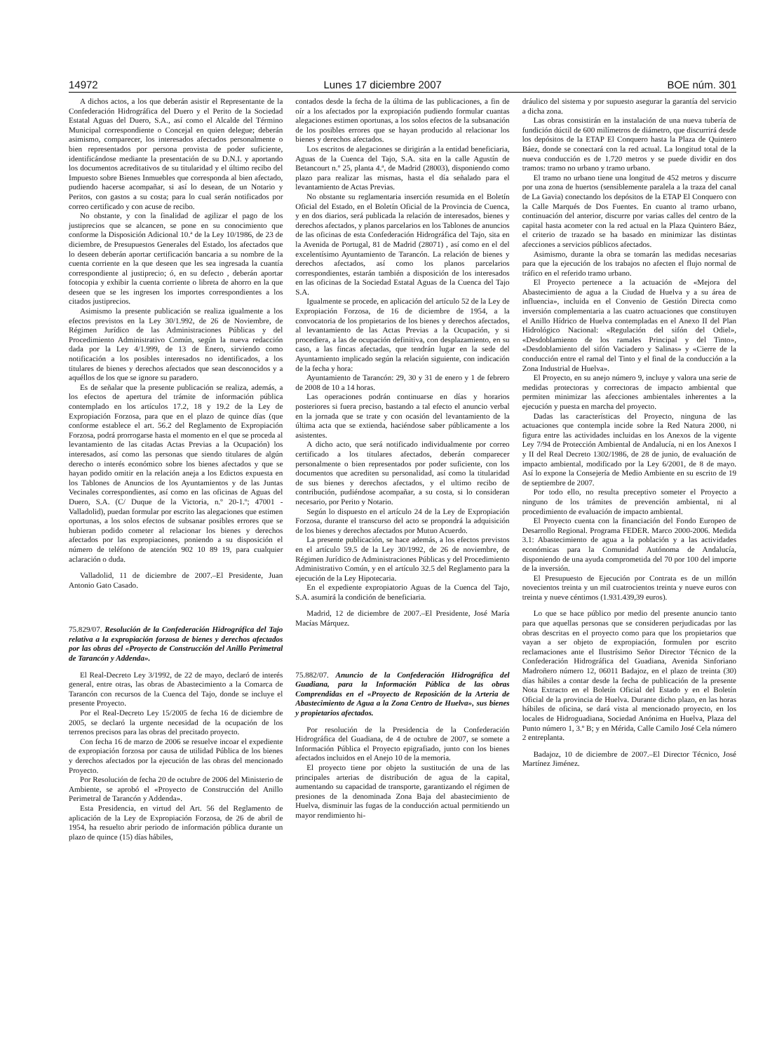14972 Lunes 17 diciembre 2007 BOE núm. 301
A dichos actos, a los que deberán asistir el Representante de la Confederación Hidrográfica del Duero y el Perito de la Sociedad Estatal Aguas del Duero, S.A., así como el Alcalde del Término Municipal correspondiente o Concejal en quien delegue; deberán asimismo, comparecer, los interesados afectados personalmente o bien representados por persona provista de poder suficiente, identificándose mediante la presentación de su D.N.I. y aportando los documentos acreditativos de su titularidad y el último recibo del Impuesto sobre Bienes Inmuebles que corresponda al bien afectado, pudiendo hacerse acompañar, si así lo desean, de un Notario y Peritos, con gastos a su costa; para lo cual serán notificados por correo certificado y con acuse de recibo.
No obstante, y con la finalidad de agilizar el pago de los justiprecios que se alcancen, se pone en su conocimiento que conforme la Disposición Adicional 10.ª de la Ley 10/1986, de 23 de diciembre, de Presupuestos Generales del Estado, los afectados que lo deseen deberán aportar certificación bancaria a su nombre de la cuenta corriente en la que deseen que les sea ingresada la cuantía correspondiente al justiprecio; ó, en su defecto , deberán aportar fotocopia y exhibir la cuenta corriente o libreta de ahorro en la que deseen que se les ingresen los importes correspondientes a los citados justiprecios.
Asimismo la presente publicación se realiza igualmente a los efectos previstos en la Ley 30/1.992, de 26 de Noviembre, de Régimen Jurídico de las Administraciones Públicas y del Procedimiento Administrativo Común, según la nueva redacción dada por la Ley 4/1.999, de 13 de Enero, sirviendo como notificación a los posibles interesados no identificados, a los titulares de bienes y derechos afectados que sean desconocidos y a aquéllos de los que se ignore su paradero.
Es de señalar que la presente publicación se realiza, además, a los efectos de apertura del trámite de información pública contemplado en los artículos 17.2, 18 y 19.2 de la Ley de Expropiación Forzosa, para que en el plazo de quince días (que conforme establece el art. 56.2 del Reglamento de Expropiación Forzosa, podrá prorrogarse hasta el momento en el que se proceda al levantamiento de las citadas Actas Previas a la Ocupación) los interesados, así como las personas que siendo titulares de algún derecho o interés económico sobre los bienes afectados y que se hayan podido omitir en la relación aneja a los Edictos expuesta en los Tablones de Anuncios de los Ayuntamientos y de las Juntas Vecinales correspondientes, así como en las oficinas de Aguas del Duero, S.A. (C/ Duque de la Victoria, n.º 20-1.º; 47001 - Valladolid), puedan formular por escrito las alegaciones que estimen oportunas, a los solos efectos de subsanar posibles errores que se hubieran podido cometer al relacionar los bienes y derechos afectados por las expropiaciones, poniendo a su disposición el número de teléfono de atención 902 10 89 19, para cualquier aclaración o duda.
Valladolid, 11 de diciembre de 2007.–El Presidente, Juan Antonio Gato Casado.
75.829/07. Resolución de la Confederación Hidrográfica del Tajo relativa a la expropiación forzosa de bienes y derechos afectados por las obras del «Proyecto de Construcción del Anillo Perimetral de Tarancón y Addenda».
El Real-Decreto Ley 3/1992, de 22 de mayo, declaró de interés general, entre otras, las obras de Abastecimiento a la Comarca de Tarancón con recursos de la Cuenca del Tajo, donde se incluye el presente Proyecto.
Por el Real-Decreto Ley 15/2005 de fecha 16 de diciembre de 2005, se declaró la urgente necesidad de la ocupación de los terrenos precisos para las obras del precitado proyecto.
Con fecha 16 de marzo de 2006 se resuelve incoar el expediente de expropiación forzosa por causa de utilidad Pública de los bienes y derechos afectados por la ejecución de las obras del mencionado Proyecto.
Por Resolución de fecha 20 de octubre de 2006 del Ministerio de Ambiente, se aprobó el «Proyecto de Construcción del Anillo Perimetral de Tarancón y Addenda».
Esta Presidencia, en virtud del Art. 56 del Reglamento de aplicación de la Ley de Expropiación Forzosa, de 26 de abril de 1954, ha resuelto abrir periodo de información pública durante un plazo de quince (15) días hábiles,
contados desde la fecha de la última de las publicaciones, a fin de oír a los afectados por la expropiación pudiendo formular cuantas alegaciones estimen oportunas, a los solos efectos de la subsanación de los posibles errores que se hayan producido al relacionar los bienes y derechos afectados.
Los escritos de alegaciones se dirigirán a la entidad beneficiaria, Aguas de la Cuenca del Tajo, S.A. sita en la calle Agustín de Betancourt n.º 25, planta 4.ª, de Madrid (28003), disponiendo como plazo para realizar las mismas, hasta el día señalado para el levantamiento de Actas Previas.
No obstante su reglamentaria inserción resumida en el Boletín Oficial del Estado, en el Boletín Oficial de la Provincia de Cuenca, y en dos diarios, será publicada la relación de interesados, bienes y derechos afectados, y planos parcelarios en los Tablones de anuncios de las oficinas de esta Confederación Hidrográfica del Tajo, sita en la Avenida de Portugal, 81 de Madrid (28071) , así como en el del excelentísimo Ayuntamiento de Tarancón. La relación de bienes y derechos afectados, así como los planos parcelarios correspondientes, estarán también a disposición de los interesados en las oficinas de la Sociedad Estatal Aguas de la Cuenca del Tajo S.A.
Igualmente se procede, en aplicación del artículo 52 de la Ley de Expropiación Forzosa, de 16 de diciembre de 1954, a la convocatoria de los propietarios de los bienes y derechos afectados, al levantamiento de las Actas Previas a la Ocupación, y si procediera, a las de ocupación definitiva, con desplazamiento, en su caso, a las fincas afectadas, que tendrán lugar en la sede del Ayuntamiento implicado según la relación siguiente, con indicación de la fecha y hora:
Ayuntamiento de Tarancón: 29, 30 y 31 de enero y 1 de febrero de 2008 de 10 a 14 horas.
Las operaciones podrán continuarse en días y horarios posteriores si fuera preciso, bastando a tal efecto el anuncio verbal en la jornada que se trate y con ocasión del levantamiento de la última acta que se extienda, haciéndose saber públicamente a los asistentes.
A dicho acto, que será notificado individualmente por correo certificado a los titulares afectados, deberán comparecer personalmente o bien representados por poder suficiente, con los documentos que acrediten su personalidad, así como la titularidad de sus bienes y derechos afectados, y el ultimo recibo de contribución, pudiéndose acompañar, a su costa, si lo consideran necesario, por Perito y Notario.
Según lo dispuesto en el artículo 24 de la Ley de Expropiación Forzosa, durante el transcurso del acto se propondrá la adquisición de los bienes y derechos afectados por Mutuo Acuerdo.
La presente publicación, se hace además, a los efectos previstos en el artículo 59.5 de la Ley 30/1992, de 26 de noviembre, de Régimen Jurídico de Administraciones Públicas y del Procedimiento Administrativo Común, y en el artículo 32.5 del Reglamento para la ejecución de la Ley Hipotecaria.
En el expediente expropiatorio Aguas de la Cuenca del Tajo, S.A. asumirá la condición de beneficiaria.
Madrid, 12 de diciembre de 2007.–El Presidente, José María Macías Márquez.
75.882/07. Anuncio de la Confederación Hidrográfica del Guadiana, para la Información Pública de las obras Comprendidas en el «Proyecto de Reposición de la Arteria de Abastecimiento de Agua a la Zona Centro de Huelva», sus bienes y propietarios afectados.
Por resolución de la Presidencia de la Confederación Hidrográfica del Guadiana, de 4 de octubre de 2007, se somete a Información Pública el Proyecto epigrafiado, junto con los bienes afectados incluidos en el Anejo 10 de la memoria.
El proyecto tiene por objeto la sustitución de una de las principales arterias de distribución de agua de la capital, aumentando su capacidad de transporte, garantizando el régimen de presiones de la denominada Zona Baja del abastecimiento de Huelva, disminuir las fugas de la conducción actual permitiendo un mayor rendimiento hi-
dráulico del sistema y por supuesto asegurar la garantía del servicio a dicha zona.
Las obras consistirán en la instalación de una nueva tubería de fundición dúctil de 600 milímetros de diámetro, que discurrirá desde los depósitos de la ETAP El Conquero hasta la Plaza de Quintero Báez, donde se conectará con la red actual. La longitud total de la nueva conducción es de 1.720 metros y se puede dividir en dos tramos: tramo no urbano y tramo urbano.
El tramo no urbano tiene una longitud de 452 metros y discurre por una zona de huertos (sensiblemente paralela a la traza del canal de La Gavia) conectando los depósitos de la ETAP El Conquero con la Calle Marqués de Dos Fuentes. En cuanto al tramo urbano, continuación del anterior, discurre por varias calles del centro de la capital hasta acometer con la red actual en la Plaza Quintero Báez, el criterio de trazado se ha basado en minimizar las distintas afecciones a servicios públicos afectados.
Asimismo, durante la obra se tomarán las medidas necesarias para que la ejecución de los trabajos no afecten el flujo normal de tráfico en el referido tramo urbano.
El Proyecto pertenece a la actuación de «Mejora del Abastecimiento de agua a la Ciudad de Huelva y a su área de influencia», incluida en el Convenio de Gestión Directa como inversión complementaria a las cuatro actuaciones que constituyen el Anillo Hídrico de Huelva contempladas en el Anexo II del Plan Hidrológico Nacional: «Regulación del sifón del Odiel», «Desdoblamiento de los ramales Principal y del Tinto», «Desdoblamiento del sifón Vaciadero y Salinas» y «Cierre de la conducción entre el ramal del Tinto y el final de la conducción a la Zona Industrial de Huelva».
El Proyecto, en su anejo número 9, incluye y valora una serie de medidas protectoras y correctoras de impacto ambiental que permiten minimizar las afecciones ambientales inherentes a la ejecución y puesta en marcha del proyecto.
Dadas las características del Proyecto, ninguna de las actuaciones que contempla incide sobre la Red Natura 2000, ni figura entre las actividades incluidas en los Anexos de la vigente Ley 7/94 de Protección Ambiental de Andalucía, ni en los Anexos I y II del Real Decreto 1302/1986, de 28 de junio, de evaluación de impacto ambiental, modificado por la Ley 6/2001, de 8 de mayo. Así lo expone la Consejería de Medio Ambiente en su escrito de 19 de septiembre de 2007.
Por todo ello, no resulta preceptivo someter el Proyecto a ninguno de los trámites de prevención ambiental, ni al procedimiento de evaluación de impacto ambiental.
El Proyecto cuenta con la financiación del Fondo Europeo de Desarrollo Regional. Programa FEDER. Marco 2000-2006. Medida 3.1: Abastecimiento de agua a la población y a las actividades económicas para la Comunidad Autónoma de Andalucía, disponiendo de una ayuda comprometida del 70 por 100 del importe de la inversión.
El Presupuesto de Ejecución por Contrata es de un millón novecientos treinta y un mil cuatrocientos treinta y nueve euros con treinta y nueve céntimos (1.931.439,39 euros).
Lo que se hace público por medio del presente anuncio tanto para que aquellas personas que se consideren perjudicadas por las obras descritas en el proyecto como para que los propietarios que vayan a ser objeto de expropiación, formulen por escrito reclamaciones ante el Ilustrísimo Señor Director Técnico de la Confederación Hidrográfica del Guadiana, Avenida Sinforiano Madroñero número 12, 06011 Badajoz, en el plazo de treinta (30) días hábiles a contar desde la fecha de publicación de la presente Nota Extracto en el Boletín Oficial del Estado y en el Boletín Oficial de la provincia de Huelva. Durante dicho plazo, en las horas hábiles de oficina, se dará vista al mencionado proyecto, en los locales de Hidroguadiana, Sociedad Anónima en Huelva, Plaza del Punto número 1, 3.º B; y en Mérida, Calle Camilo José Cela número 2 entreplanta.
Badajoz, 10 de diciembre de 2007.–El Director Técnico, José Martínez Jiménez.